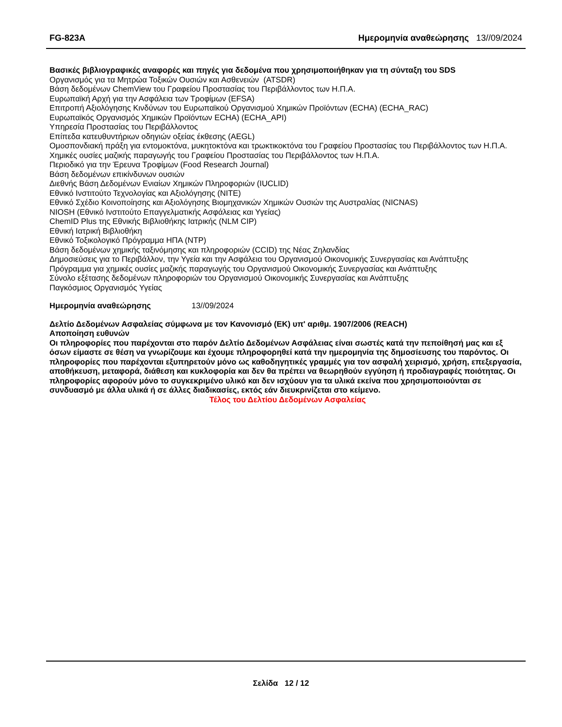FG-823A Ημερομηνία αναθεώρησης 13//09/2024
Βασικές βιβλιογραφικές αναφορές και πηγές για δεδομένα που χρησιμοποιήθηκαν για τη σύνταξη του SDS
Οργανισμός για τα Μητρώα Τοξικών Ουσιών και Ασθενειών (ATSDR)
Βάση δεδομένων ChemView του Γραφείου Προστασίας του Περιβάλλοντος των Η.Π.Α.
Ευρωπαϊκή Αρχή για την Ασφάλεια των Τροφίμων (EFSA)
Επιτροπή Αξιολόγησης Κινδύνων του Ευρωπαϊκού Οργανισμού Χημικών Προϊόντων (ECHA) (ECHA_RAC)
Ευρωπαϊκός Οργανισμός Χημικών Προϊόντων ECHA) (ECHA_API)
Υπηρεσία Προστασίας του Περιβάλλοντος
Επίπεδα κατευθυντήριων οδηγιών οξείας έκθεσης (AEGL)
Ομοσπονδιακή πράξη για εντομοκτόνα, μυκητοκτόνα και τρωκτικοκτόνα του Γραφείου Προστασίας του Περιβάλλοντος των Η.Π.Α.
Χημικές ουσίες μαζικής παραγωγής του Γραφείου Προστασίας του Περιβάλλοντος των Η.Π.Α.
Περιοδικό για την Έρευνα Τροφίμων (Food Research Journal)
Βάση δεδομένων επικίνδυνων ουσιών
Διεθνής Βάση Δεδομένων Ενιαίων Χημικών Πληροφοριών (IUCLID)
Εθνικό Ινστιτούτο Τεχνολογίας και Αξιολόγησης (NITE)
Εθνικό Σχέδιο Κοινοποίησης και Αξιολόγησης Βιομηχανικών Χημικών Ουσιών της Αυστραλίας (NICNAS)
NIOSH (Εθνικό Ινστιτούτο Επαγγελματικής Ασφάλειας και Υγείας)
ChemID Plus της Εθνικής Βιβλιοθήκης Ιατρικής (NLM CIP)
Εθνική Ιατρική Βιβλιοθήκη
Εθνικό Τοξικολογικό Πρόγραμμα ΗΠΑ (NTP)
Βάση δεδομένων χημικής ταξινόμησης και πληροφοριών (CCID) της Νέας Ζηλανδίας
Δημοσιεύσεις για το Περιβάλλον, την Υγεία και την Ασφάλεια του Οργανισμού Οικονομικής Συνεργασίας και Ανάπτυξης
Πρόγραμμα για χημικές ουσίες μαζικής παραγωγής του Οργανισμού Οικονομικής Συνεργασίας και Ανάπτυξης
Σύνολο εξέτασης δεδομένων πληροφοριών του Οργανισμού Οικονομικής Συνεργασίας και Ανάπτυξης
Παγκόσμιος Οργανισμός Υγείας
Ημερομηνία αναθεώρησης 13//09/2024
Δελτίο Δεδομένων Ασφαλείας σύμφωνα με τον Κανονισμό (ΕΚ) υπ' αριθμ. 1907/2006 (REACH)
Αποποίηση ευθυνών
Οι πληροφορίες που παρέχονται στο παρόν Δελτίο Δεδομένων Ασφάλειας είναι σωστές κατά την πεποίθησή μας και εξ όσων είμαστε σε θέση να γνωρίζουμε και έχουμε πληροφορηθεί κατά την ημερομηνία της δημοσίευσης του παρόντος. Οι πληροφορίες που παρέχονται εξυπηρετούν μόνο ως καθοδηγητικές γραμμές για τον ασφαλή χειρισμό, χρήση, επεξεργασία, αποθήκευση, μεταφορά, διάθεση και κυκλοφορία και δεν θα πρέπει να θεωρηθούν εγγύηση ή προδιαγραφές ποιότητας. Οι πληροφορίες αφορούν μόνο το συγκεκριμένο υλικό και δεν ισχύουν για τα υλικά εκείνα που χρησιμοποιούνται σε συνδυασμό με άλλα υλικά ή σε άλλες διαδικασίες, εκτός εάν διευκρινίζεται στο κείμενο.
Τέλος του Δελτίου Δεδομένων Ασφαλείας
Σελίδα 12 / 12